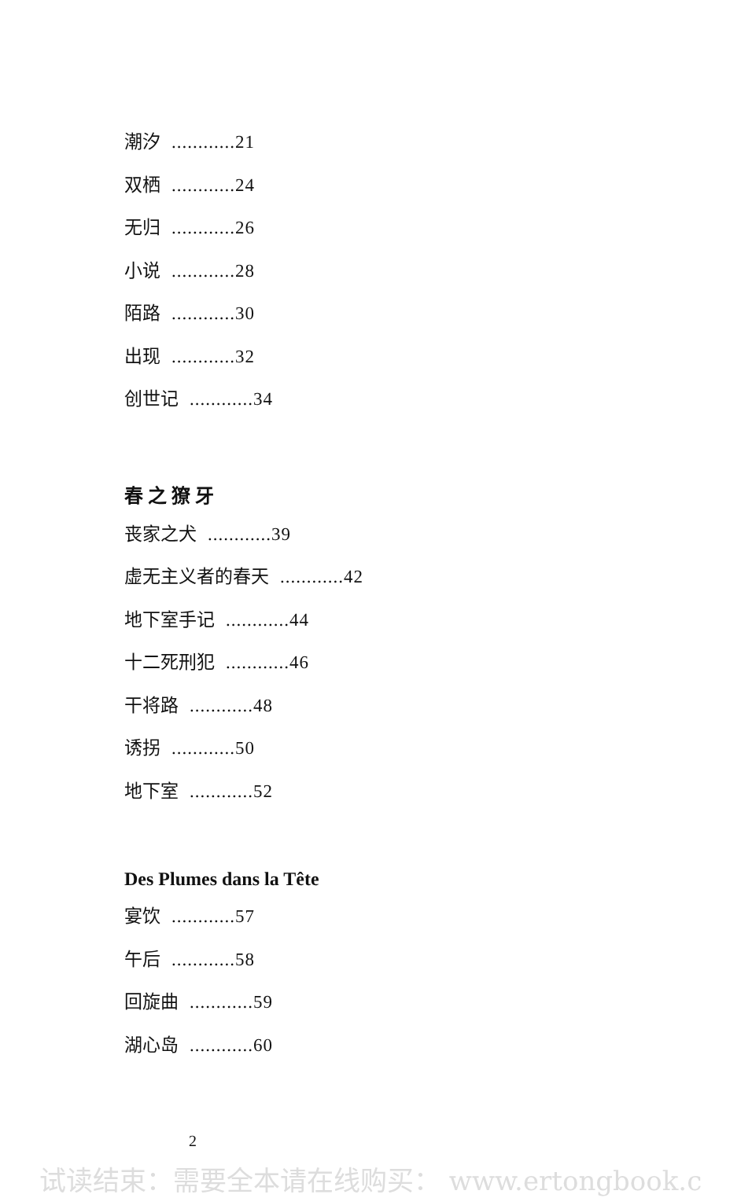潮汐............21
双栖............24
无归............26
小说............28
陌路............30
出现............32
创世记............34
春之獠牙
丧家之犬............39
虚无主义者的春天............42
地下室手记............44
十二死刑犯............46
干将路............48
诱拐............50
地下室............52
Des Plumes dans la Tête
宴饮............57
午后............58
回旋曲............59
湖心岛............60
2
试读结束：需要全本请在线购买： www.ertongbook.c